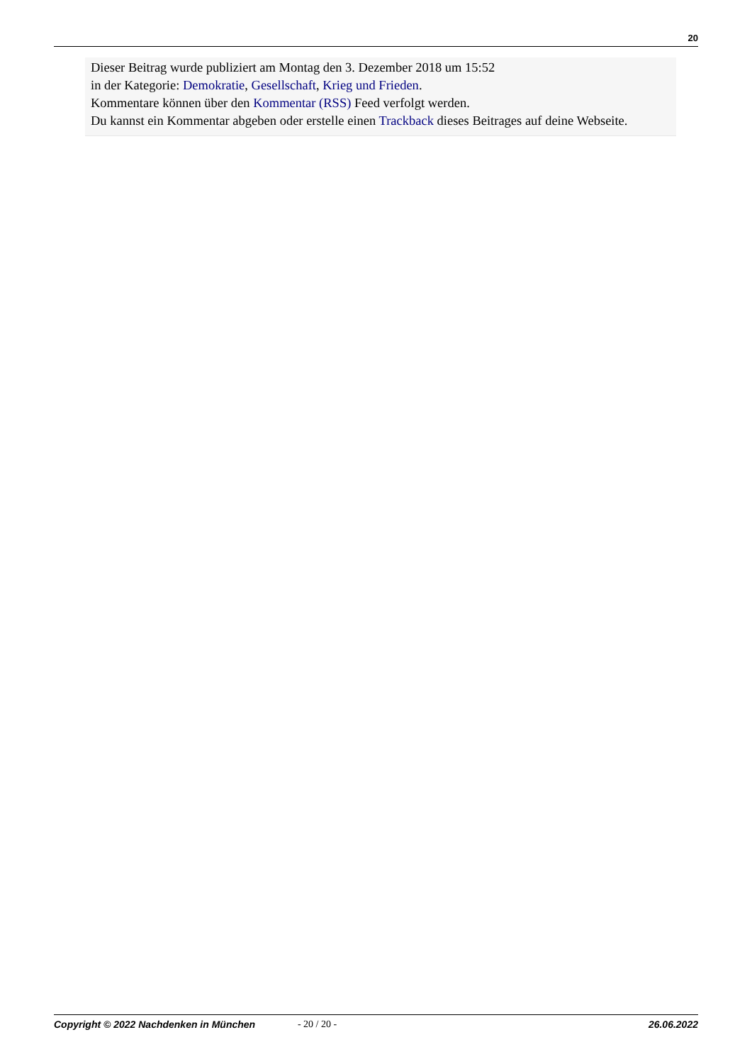20
Dieser Beitrag wurde publiziert am Montag den 3. Dezember 2018 um 15:52
in der Kategorie: Demokratie, Gesellschaft, Krieg und Frieden.
Kommentare können über den Kommentar (RSS) Feed verfolgt werden.
Du kannst ein Kommentar abgeben oder erstelle einen Trackback dieses Beitrages auf deine Webseite.
Copyright © 2022 Nachdenken in München - 20 / 20 - 26.06.2022